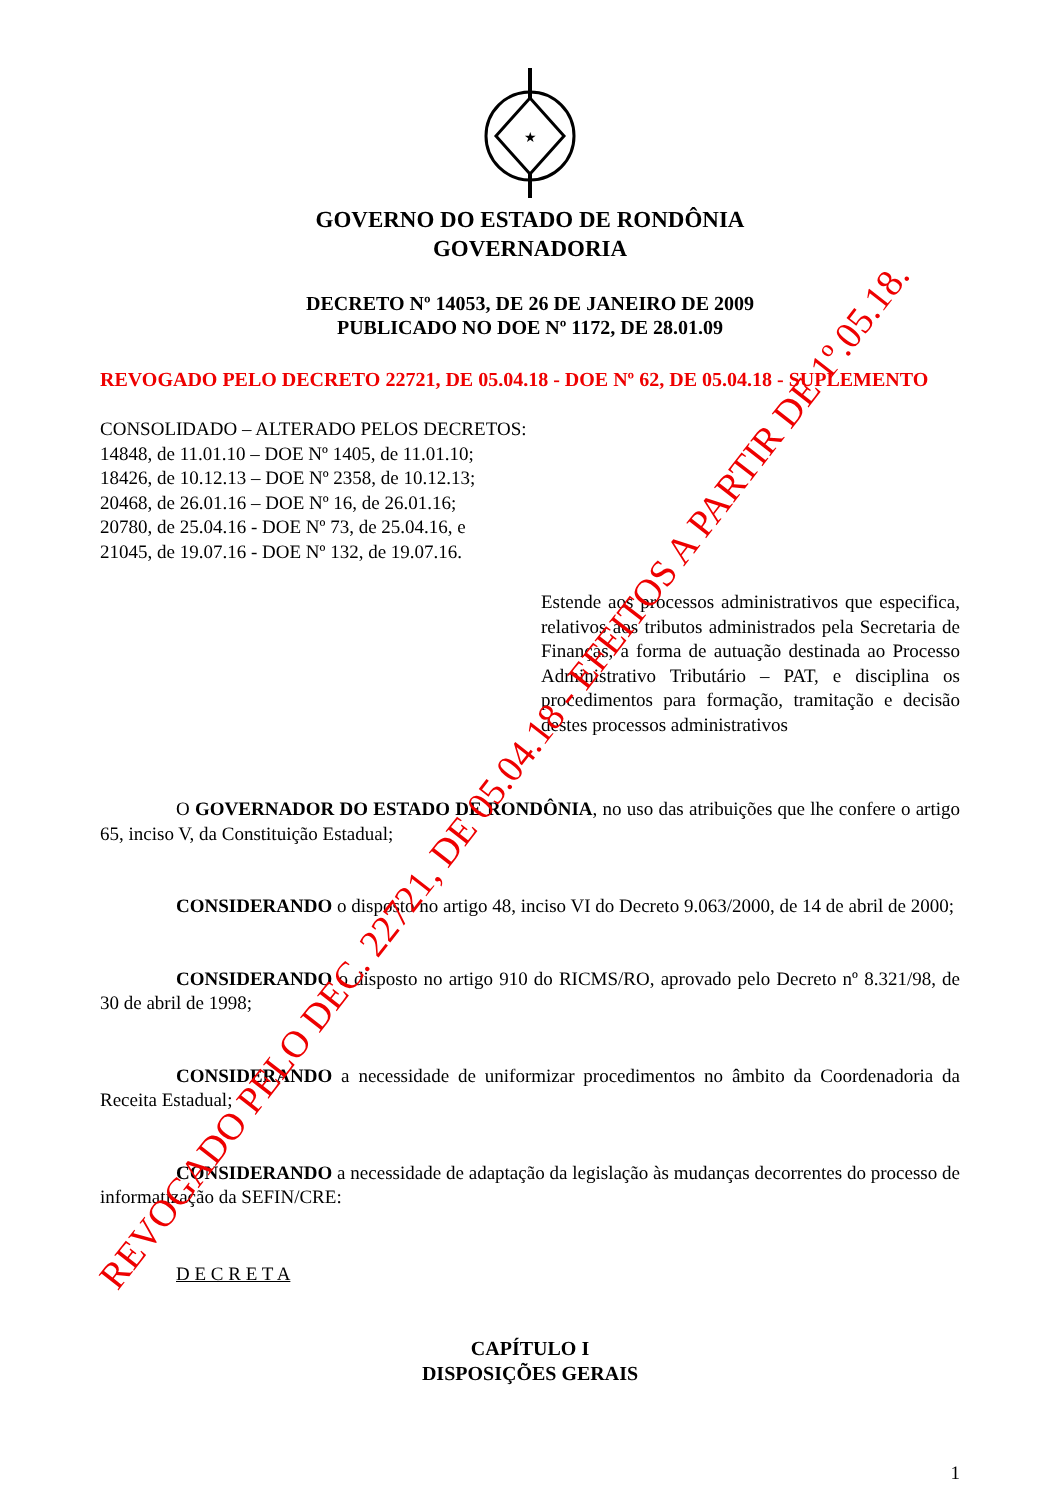★
GOVERNO DO ESTADO DE RONDÔNIA
GOVERNADORIA
DECRETO Nº 14053, DE 26 DE JANEIRO DE 2009
PUBLICADO NO DOE Nº 1172, DE 28.01.09
REVOGADO PELO DECRETO 22721, DE 05.04.18 - DOE Nº 62, DE 05.04.18 - SUPLEMENTO
CONSOLIDADO – ALTERADO PELOS DECRETOS:
14848, de 11.01.10 – DOE Nº 1405, de 11.01.10;
18426, de 10.12.13 – DOE Nº 2358, de 10.12.13;
20468, de 26.01.16 – DOE Nº 16, de 26.01.16;
20780, de 25.04.16 - DOE Nº 73, de 25.04.16, e
21045, de 19.07.16 - DOE Nº 132, de 19.07.16.
Estende aos processos administrativos que especifica, relativos aos tributos administrados pela Secretaria de Finanças, a forma de autuação destinada ao Processo Administrativo Tributário – PAT, e disciplina os procedimentos para formação, tramitação e decisão destes processos administrativos
O GOVERNADOR DO ESTADO DE RONDÔNIA, no uso das atribuições que lhe confere o artigo 65, inciso V, da Constituição Estadual;
CONSIDERANDO o disposto no artigo 48, inciso VI do Decreto 9.063/2000, de 14 de abril de 2000;
CONSIDERANDO o disposto no artigo 910 do RICMS/RO, aprovado pelo Decreto nº 8.321/98, de 30 de abril de 1998;
CONSIDERANDO a necessidade de uniformizar procedimentos no âmbito da Coordenadoria da Receita Estadual;
CONSIDERANDO a necessidade de adaptação da legislação às mudanças decorrentes do processo de informatização da SEFIN/CRE:
D E C R E T A
CAPÍTULO I
DISPOSIÇÕES GERAIS
1
REVOGADO PELO DEC. 22721, DE 05.04.18 - EFEITOS A PARTIR DE 1º.05.18.